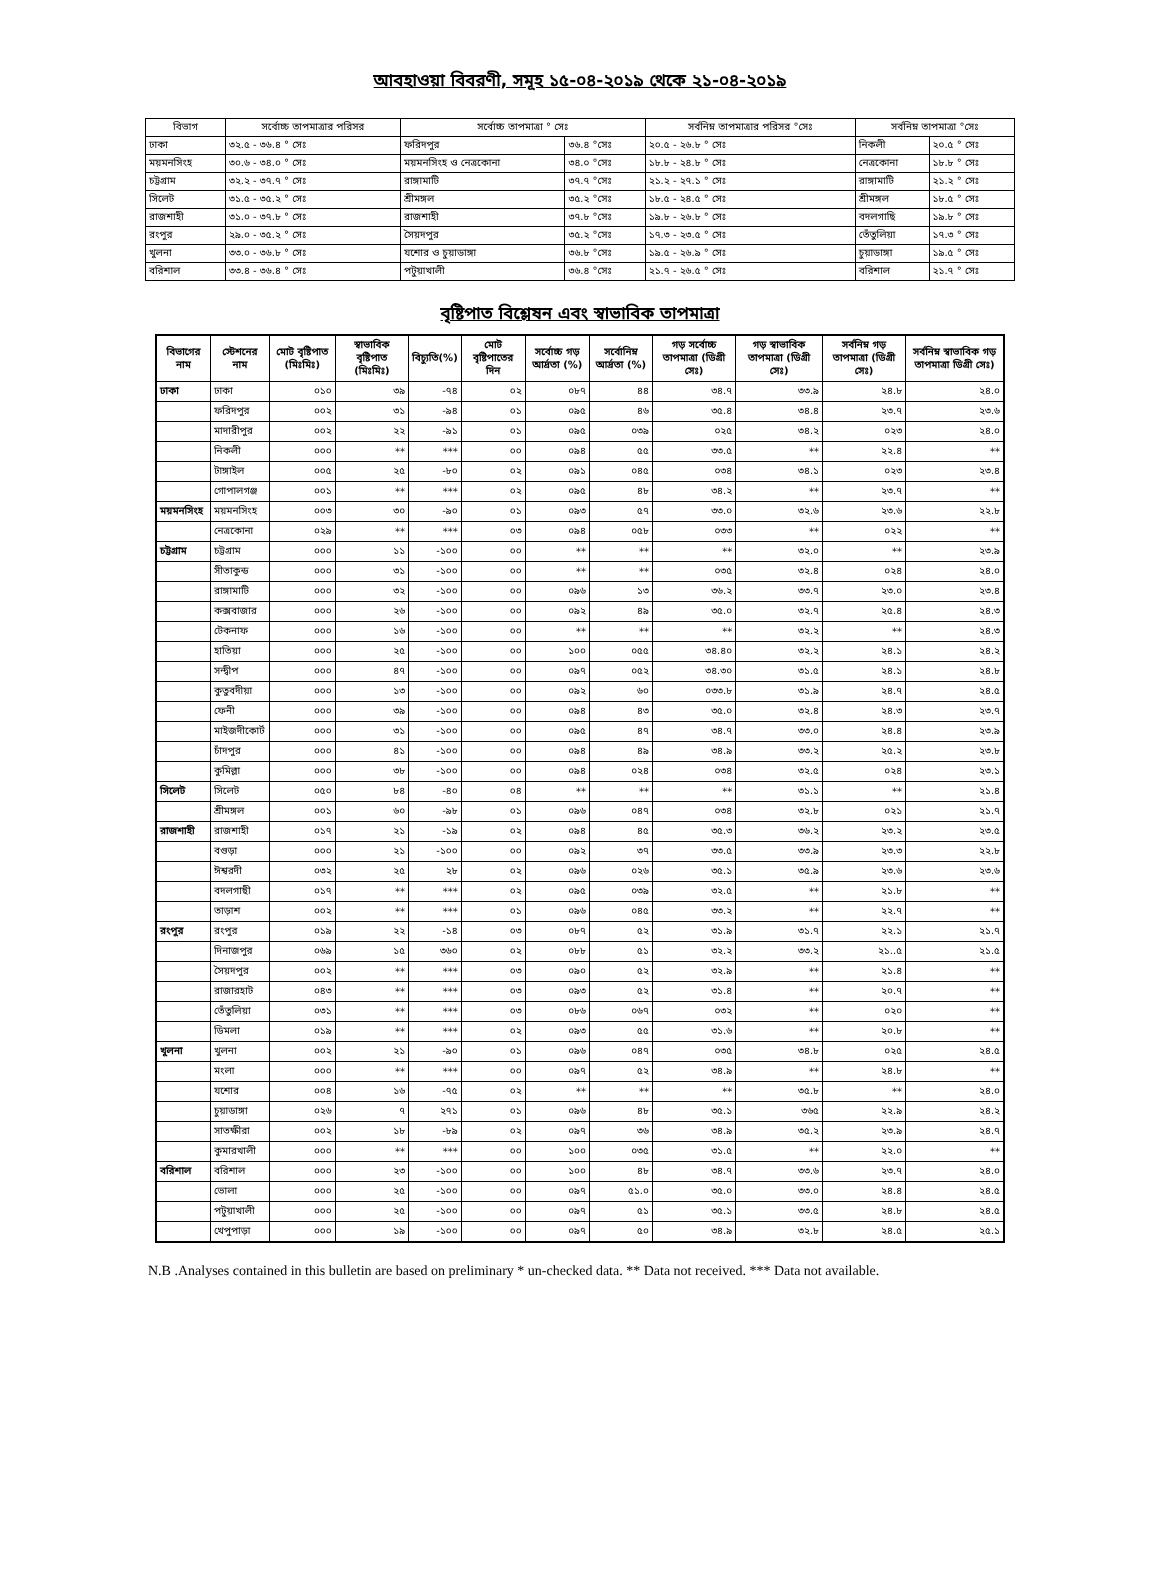আবহাওয়া বিবরণী, সমূহ ১৫-০৪-২০১৯ থেকে ২১-০৪-২০১৯
| বিভাগ | সর্বোচ্চ তাপমাত্রার পরিসর | সর্বোচ্চ তাপমাত্রা ° সেঃ | | সর্বনিম্ন তাপমাত্রার পরিসর °সেঃ | সর্বনিম্ন তাপমাত্রা °সেঃ | |
| --- | --- | --- | --- | --- | --- | --- |
| ঢাকা | ৩২.৫ - ৩৬.৪ ° সেঃ | ফরিদপুর | ৩৬.৪ °সেঃ | ২০.৫ - ২৬.৮ ° সেঃ | নিকলী | ২০.৫ ° সেঃ |
| ময়মনসিংহ | ৩০.৬ - ৩৪.০ ° সেঃ | ময়মনসিংহ ও নেত্রকোনা | ৩৪.০ °সেঃ | ১৮.৮ - ২৪.৮ ° সেঃ | নেত্রকোনা | ১৮.৮ ° সেঃ |
| চট্টগ্রাম | ৩২.২ - ৩৭.৭ ° সেঃ | রাঙ্গামাটি | ৩৭.৭ °সেঃ | ২১.২ - ২৭.১ ° সেঃ | রাঙ্গামাটি | ২১.২ ° সেঃ |
| সিলেট | ৩১.৫ - ৩৫.২ ° সেঃ | শ্রীমঙ্গল | ৩৫.২ °সেঃ | ১৮.৫ - ২৪.৫ ° সেঃ | শ্রীমঙ্গল | ১৮.৫ ° সেঃ |
| রাজশাহী | ৩১.০ - ৩৭.৮ ° সেঃ | রাজশাহী | ৩৭.৮ °সেঃ | ১৯.৮ - ২৬.৮ ° সেঃ | বদলগাছি | ১৯.৮ ° সেঃ |
| রংপুর | ২৯.০ - ৩৫.২ ° সেঃ | সৈয়দপুর | ৩৫.২ °সেঃ | ১৭.৩ - ২৩.৫ ° সেঃ | তেঁতুলিয়া | ১৭.৩ ° সেঃ |
| খুলনা | ৩৩.০ - ৩৬.৮ ° সেঃ | যশোর ও চুয়াডাঙ্গা | ৩৬.৮ °সেঃ | ১৯.৫ - ২৬.৯ ° সেঃ | চুয়াডাঙ্গা | ১৯.৫ ° সেঃ |
| বরিশাল | ৩৩.৪ - ৩৬.৪ ° সেঃ | পটুয়াখালী | ৩৬.৪ °সেঃ | ২১.৭ - ২৬.৫ ° সেঃ | বরিশাল | ২১.৭ ° সেঃ |
বৃষ্টিপাত বিশ্লেষন এবং স্বাভাবিক তাপমাত্রা
| বিভাগের নাম | স্টেশনের নাম | মোট বৃষ্টিপাত (মিঃমিঃ) | স্বাভাবিক বৃষ্টিপাত (মিঃমিঃ) | বিচ্যুতি(%) | মোট বৃষ্টিপাতের দিন | সর্বোচ্চ গড় আর্দ্রতা (%) | সর্বোনিম্ন আর্দ্রতা (%) | গড় সর্বোচ্চ তাপমাত্রা (ডিগ্রী সেঃ) | গড় স্বাভাবিক তাপমাত্রা (ডিগ্রী সেঃ) | সর্বনিম্ন গড় তাপমাত্রা (ডিগ্রী সেঃ) | সর্বনিম্ন স্বাভাবিক গড় তাপমাত্রা ডিগ্রী সেঃ) |
| --- | --- | --- | --- | --- | --- | --- | --- | --- | --- | --- | --- |
| ঢাকা | ঢাকা | ০১০ | ৩৯ | -৭৪ | ০২ | ০৮৭ | ৪৪ | ৩৪.৭ | ৩৩.৯ | ২৪.৮ | ২৪.০ |
| | ফরিদপুর | ০০২ | ৩১ | -৯৪ | ০১ | ০৯৫ | ৪৬ | ৩৫.৪ | ৩৪.৪ | ২৩.৭ | ২৩.৬ |
| | মাদারীপুর | ০০২ | ২২ | -৯১ | ০১ | ০৯৫ | ০৩৯ | ০২৫ | ৩৪.২ | ০২৩ | ২৪.০ |
| | নিকলী | ০০০ | ** | *** | ০০ | ০৯৪ | ৫৫ | ৩৩.৫ | ** | ২২.৪ | ** |
| | টাঙ্গাইল | ০০৫ | ২৫ | -৮০ | ০২ | ০৯১ | ০৪৫ | ০৩৪ | ৩৪.১ | ০২৩ | ২৩.৪ |
| | গোপালগঞ্জ | ০০১ | ** | *** | ০২ | ০৯৫ | ৪৮ | ৩৪.২ | ** | ২৩.৭ | ** |
| ময়মনসিংহ | ময়মনসিংহ | ০০৩ | ৩০ | -৯০ | ০১ | ০৯৩ | ৫৭ | ৩৩.০ | ৩২.৬ | ২৩.৬ | ২২.৮ |
| | নেত্রকোনা | ০২৯ | ** | *** | ০৩ | ০৯৪ | ০৫৮ | ০৩৩ | ** | ০২২ | ** |
| চট্টগ্রাম | চট্টগ্রাম | ০০০ | ১১ | -১০০ | ০০ | ** | ** | ** | ৩২.০ | ** | ২৩.৯ |
| | সীতাকুন্ড | ০০০ | ৩১ | -১০০ | ০০ | ** | ** | ০৩৫ | ৩২.৪ | ০২৪ | ২৪.০ |
| | রাঙ্গামাটি | ০০০ | ৩২ | -১০০ | ০০ | ০৯৬ | ১৩ | ৩৬.২ | ৩৩.৭ | ২৩.০ | ২৩.৪ |
| | কক্সবাজার | ০০০ | ২৬ | -১০০ | ০০ | ০৯২ | ৪৯ | ৩৫.০ | ৩২.৭ | ২৫.৪ | ২৪.৩ |
| | টেকনাফ | ০০০ | ১৬ | -১০০ | ০০ | ** | ** | ** | ৩২.২ | ** | ২৪.৩ |
| | হাতিয়া | ০০০ | ২৫ | -১০০ | ০০ | ১০০ | ০৫৫ | ৩৪.৪০ | ৩২.২ | ২৪.১ | ২৪.২ |
| | সন্দ্বীপ | ০০০ | ৪৭ | -১০০ | ০০ | ০৯৭ | ০৫২ | ৩৪.৩০ | ৩১.৫ | ২৪.১ | ২৪.৮ |
| | কুতুবদীয়া | ০০০ | ১৩ | -১০০ | ০০ | ০৯২ | ৬০ | ০৩৩.৮ | ৩১.৯ | ২৪.৭ | ২৪.৫ |
| | ফেনী | ০০০ | ৩৯ | -১০০ | ০০ | ০৯৪ | ৪৩ | ৩৫.০ | ৩২.৪ | ২৪.৩ | ২৩.৭ |
| | মাইজদীকোর্ট | ০০০ | ৩১ | -১০০ | ০০ | ০৯৫ | ৪৭ | ৩৪.৭ | ৩৩.০ | ২৪.৪ | ২৩.৯ |
| | চাঁদপুর | ০০০ | ৪১ | -১০০ | ০০ | ০৯৪ | ৪৯ | ৩৪.৯ | ৩৩.২ | ২৫.২ | ২৩.৮ |
| | কুমিল্লা | ০০০ | ৩৮ | -১০০ | ০০ | ০৯৪ | ০২৪ | ০৩৪ | ৩২.৫ | ০২৪ | ২৩.১ |
| সিলেট | সিলেট | ০৫০ | ৮৪ | -৪০ | ০৪ | ** | ** | ** | ৩১.১ | ** | ২১.৪ |
| | শ্রীমঙ্গল | ০০১ | ৬০ | -৯৮ | ০১ | ০৯৬ | ০৪৭ | ০৩৪ | ৩২.৮ | ০২১ | ২১.৭ |
| রাজশাহী | রাজশাহী | ০১৭ | ২১ | -১৯ | ০২ | ০৯৪ | ৪৫ | ৩৫.৩ | ৩৬.২ | ২৩.২ | ২৩.৫ |
| | বগুড়া | ০০০ | ২১ | -১০০ | ০০ | ০৯২ | ৩৭ | ৩৩.৫ | ৩৩.৯ | ২৩.৩ | ২২.৮ |
| | ঈশ্বরদী | ০৩২ | ২৫ | ২৮ | ০২ | ০৯৬ | ০২৬ | ৩৫.১ | ৩৫.৯ | ২৩.৬ | ২৩.৬ |
| | বদলগাছী | ০১৭ | ** | *** | ০২ | ০৯৫ | ০৩৯ | ৩২.৫ | ** | ২১.৮ | ** |
| | তাড়াশ | ০০২ | ** | *** | ০১ | ০৯৬ | ০৪৫ | ৩৩.২ | ** | ২২.৭ | ** |
| রংপুর | রংপুর | ০১৯ | ২২ | -১৪ | ০৩ | ০৮৭ | ৫২ | ৩১.৯ | ৩১.৭ | ২২.১ | ২১.৭ |
| | দিনাজপুর | ০৬৯ | ১৫ | ৩৬০ | ০২ | ০৮৮ | ৫১ | ৩২.২ | ৩৩.২ | ২১..৫ | ২১.৫ |
| | সৈয়দপুর | ০০২ | ** | *** | ০৩ | ০৯০ | ৫২ | ৩২.৯ | ** | ২১.৪ | ** |
| | রাজারহাট | ০৪৩ | ** | *** | ০৩ | ০৯৩ | ৫২ | ৩১.৪ | ** | ২০.৭ | ** |
| | তেঁতুলিয়া | ০৩১ | ** | *** | ০৩ | ০৮৬ | ০৬৭ | ০৩২ | ** | ০২০ | ** |
| | ডিমলা | ০১৯ | ** | *** | ০২ | ০৯৩ | ৫৫ | ৩১.৬ | ** | ২০.৮ | ** |
| খুলনা | খুলনা | ০০২ | ২১ | -৯০ | ০১ | ০৯৬ | ০৪৭ | ০৩৫ | ৩৪.৮ | ০২৫ | ২৪.৫ |
| | মংলা | ০০০ | ** | *** | ০০ | ০৯৭ | ৫২ | ৩৪.৯ | ** | ২৪.৮ | ** |
| | যশোর | ০০৪ | ১৬ | -৭৫ | ০২ | ** | ** | ** | ৩৫.৮ | ** | ২৪.০ |
| | চুয়াডাঙ্গা | ০২৬ | ৭ | ২৭১ | ০১ | ০৯৬ | ৪৮ | ৩৫.১ | ৩৬৫ | ২২.৯ | ২৪.২ |
| | সাতক্ষীরা | ০০২ | ১৮ | -৮৯ | ০২ | ০৯৭ | ৩৬ | ৩৪.৯ | ৩৫.২ | ২৩.৯ | ২৪.৭ |
| | কুমারখালী | ০০০ | ** | *** | ০০ | ১০০ | ০৩৫ | ৩১.৫ | ** | ২২.০ | ** |
| বরিশাল | বরিশাল | ০০০ | ২৩ | -১০০ | ০০ | ১০০ | ৪৮ | ৩৪.৭ | ৩৩.৬ | ২৩.৭ | ২৪.০ |
| | ভোলা | ০০০ | ২৫ | -১০০ | ০০ | ০৯৭ | ৫১.০ | ৩৫.০ | ৩৩.০ | ২৪.৪ | ২৪.৫ |
| | পটুয়াখালী | ০০০ | ২৫ | -১০০ | ০০ | ০৯৭ | ৫১ | ৩৫.১ | ৩৩.৫ | ২৪.৮ | ২৪.৫ |
| | খেপুপাড়া | ০০০ | ১৯ | -১০০ | ০০ | ০৯৭ | ৫০ | ৩৪.৯ | ৩২.৮ | ২৪.৫ | ২৫.১ |
N.B .Analyses contained in this bulletin are based on preliminary * un-checked data. ** Data not received. *** Data not available.